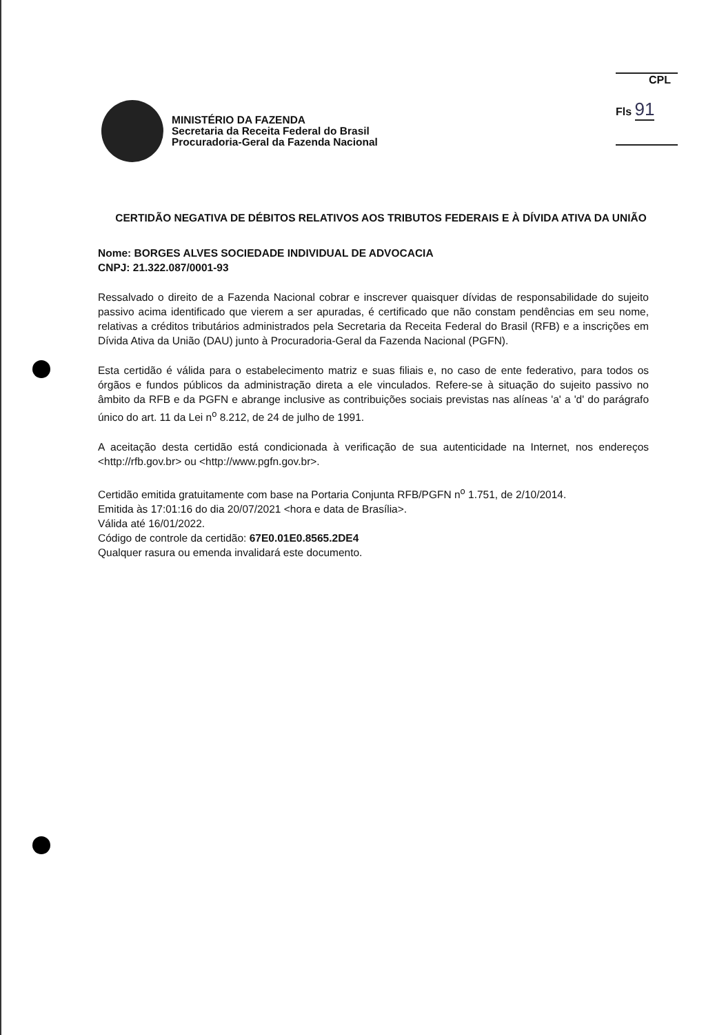CPL
Fls 91
MINISTÉRIO DA FAZENDA
Secretaria da Receita Federal do Brasil
Procuradoria-Geral da Fazenda Nacional
CERTIDÃO NEGATIVA DE DÉBITOS RELATIVOS AOS TRIBUTOS FEDERAIS E À DÍVIDA ATIVA DA UNIÃO
Nome: BORGES ALVES SOCIEDADE INDIVIDUAL DE ADVOCACIA
CNPJ: 21.322.087/0001-93
Ressalvado o direito de a Fazenda Nacional cobrar e inscrever quaisquer dívidas de responsabilidade do sujeito passivo acima identificado que vierem a ser apuradas, é certificado que não constam pendências em seu nome, relativas a créditos tributários administrados pela Secretaria da Receita Federal do Brasil (RFB) e a inscrições em Dívida Ativa da União (DAU) junto à Procuradoria-Geral da Fazenda Nacional (PGFN).
Esta certidão é válida para o estabelecimento matriz e suas filiais e, no caso de ente federativo, para todos os órgãos e fundos públicos da administração direta a ele vinculados. Refere-se à situação do sujeito passivo no âmbito da RFB e da PGFN e abrange inclusive as contribuições sociais previstas nas alíneas 'a' a 'd' do parágrafo único do art. 11 da Lei n<sup>o</sup> 8.212, de 24 de julho de 1991.
A aceitação desta certidão está condicionada à verificação de sua autenticidade na Internet, nos endereços <http://rfb.gov.br> ou <http://www.pgfn.gov.br>.
Certidão emitida gratuitamente com base na Portaria Conjunta RFB/PGFN n<sup>o</sup> 1.751, de 2/10/2014.
Emitida às 17:01:16 do dia 20/07/2021 <hora e data de Brasília>.
Válida até 16/01/2022.
Código de controle da certidão: 67E0.01E0.8565.2DE4
Qualquer rasura ou emenda invalidará este documento.